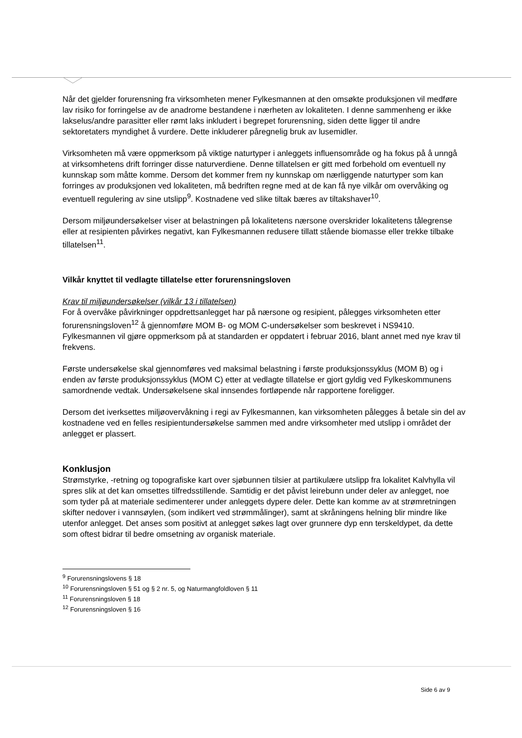Når det gjelder forurensning fra virksomheten mener Fylkesmannen at den omsøkte produksjonen vil medføre lav risiko for forringelse av de anadrome bestandene i nærheten av lokaliteten. I denne sammenheng er ikke lakselus/andre parasitter eller rømt laks inkludert i begrepet forurensning, siden dette ligger til andre sektoretaters myndighet å vurdere. Dette inkluderer påregnelig bruk av lusemidler.
Virksomheten må være oppmerksom på viktige naturtyper i anleggets influensområde og ha fokus på å unngå at virksomhetens drift forringer disse naturverdiene. Denne tillatelsen er gitt med forbehold om eventuell ny kunnskap som måtte komme. Dersom det kommer frem ny kunnskap om nærliggende naturtyper som kan forringes av produksjonen ved lokaliteten, må bedriften regne med at de kan få nye vilkår om overvåking og eventuell regulering av sine utslipp<sup>9</sup>. Kostnadene ved slike tiltak bæres av tiltakshaver<sup>10</sup>.
Dersom miljøundersøkelser viser at belastningen på lokalitetens nærsone overskrider lokalitetens tålegrense eller at resipienten påvirkes negativt, kan Fylkesmannen redusere tillatt stående biomasse eller trekke tilbake tillatelsen<sup>11</sup>.
Vilkår knyttet til vedlagte tillatelse etter forurensningsloven
Krav til miljøundersøkelser (vilkår 13 i tillatelsen)
For å overvåke påvirkninger oppdrettsanlegget har på nærsone og resipient, pålegges virksomheten etter forurensningsloven<sup>12</sup> å gjennomføre MOM B- og MOM C-undersøkelser som beskrevet i NS9410. Fylkesmannen vil gjøre oppmerksom på at standarden er oppdatert i februar 2016, blant annet med nye krav til frekvens.
Første undersøkelse skal gjennomføres ved maksimal belastning i første produksjonssyklus (MOM B) og i enden av første produksjonssyklus (MOM C) etter at vedlagte tillatelse er gjort gyldig ved Fylkeskommunens samordnende vedtak. Undersøkelsene skal innsendes fortløpende når rapportene foreligger.
Dersom det iverksettes miljøovervåkning i regi av Fylkesmannen, kan virksomheten pålegges å betale sin del av kostnadene ved en felles resipientundersøkelse sammen med andre virksomheter med utslipp i området der anlegget er plassert.
Konklusjon
Strømstyrke, -retning og topografiske kart over sjøbunnen tilsier at partikulære utslipp fra lokalitet Kalvhylla vil spres slik at det kan omsettes tilfredsstillende. Samtidig er det påvist leirebunn under deler av anlegget, noe som tyder på at materiale sedimenterer under anleggets dypere deler. Dette kan komme av at strømretningen skifter nedover i vannsøylen, (som indikert ved strømmålinger), samt at skråningens helning blir mindre like utenfor anlegget. Det anses som positivt at anlegget søkes lagt over grunnere dyp enn terskeldypet, da dette som oftest bidrar til bedre omsetning av organisk materiale.
<sup>9</sup> Forurensningslovens § 18
<sup>10</sup> Forurensningsloven § 51 og § 2 nr. 5, og Naturmangfoldloven § 11
<sup>11</sup> Forurensningsloven § 18
<sup>12</sup> Forurensningsloven § 16
Side 6 av 9